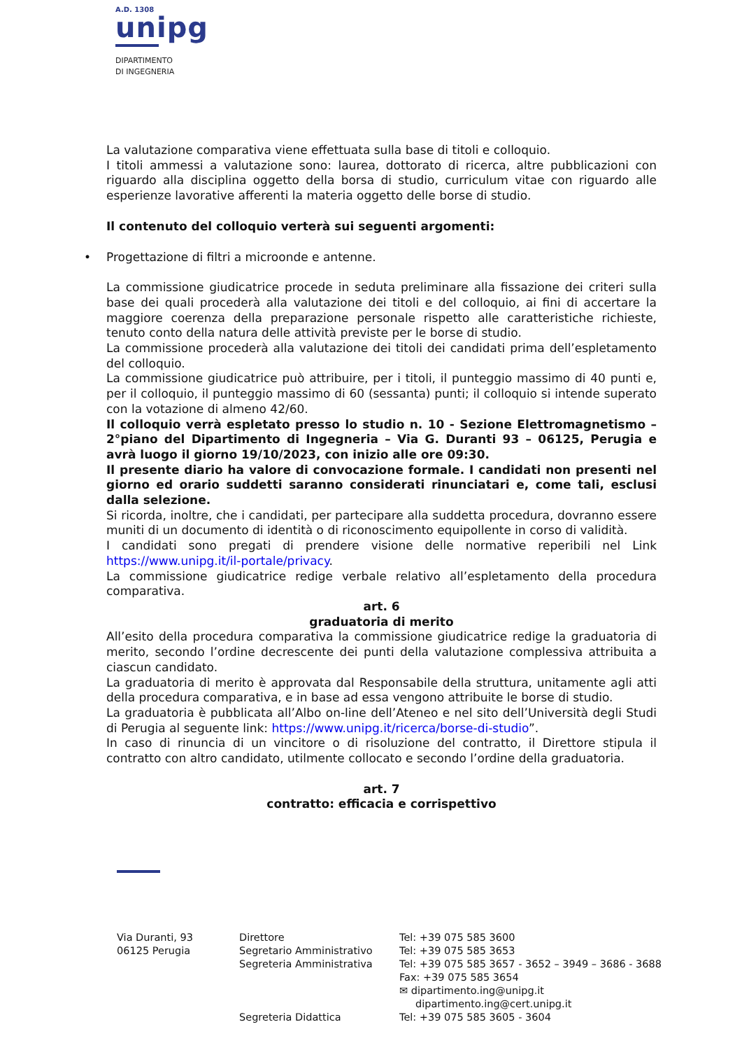A.D. 1308
unipg
DIPARTIMENTO
DI INGEGNERIA
La valutazione comparativa viene effettuata sulla base di titoli e colloquio.
I titoli ammessi a valutazione sono: laurea, dottorato di ricerca, altre pubblicazioni con riguardo alla disciplina oggetto della borsa di studio, curriculum vitae con riguardo alle esperienze lavorative afferenti la materia oggetto delle borse di studio.
Il contenuto del colloquio verterà sui seguenti argomenti:
• Progettazione di filtri a microonde e antenne.
La commissione giudicatrice procede in seduta preliminare alla fissazione dei criteri sulla base dei quali procederà alla valutazione dei titoli e del colloquio, ai fini di accertare la maggiore coerenza della preparazione personale rispetto alle caratteristiche richieste, tenuto conto della natura delle attività previste per le borse di studio.
La commissione procederà alla valutazione dei titoli dei candidati prima dell’espletamento del colloquio.
La commissione giudicatrice può attribuire, per i titoli, il punteggio massimo di 40 punti e, per il colloquio, il punteggio massimo di 60 (sessanta) punti; il colloquio si intende superato con la votazione di almeno 42/60.
Il colloquio verrà espletato presso lo studio n. 10 - Sezione Elettromagnetismo – 2°piano del Dipartimento di Ingegneria – Via G. Duranti 93 – 06125, Perugia e avrà luogo il giorno 19/10/2023, con inizio alle ore 09:30.
Il presente diario ha valore di convocazione formale. I candidati non presenti nel giorno ed orario suddetti saranno considerati rinunciatari e, come tali, esclusi dalla selezione.
Si ricorda, inoltre, che i candidati, per partecipare alla suddetta procedura, dovranno essere muniti di un documento di identità o di riconoscimento equipollente in corso di validità.
I candidati sono pregati di prendere visione delle normative reperibili nel Link https://www.unipg.it/il-portale/privacy.
La commissione giudicatrice redige verbale relativo all’espletamento della procedura comparativa.
art. 6
graduatoria di merito
All’esito della procedura comparativa la commissione giudicatrice redige la graduatoria di merito, secondo l’ordine decrescente dei punti della valutazione complessiva attribuita a ciascun candidato.
La graduatoria di merito è approvata dal Responsabile della struttura, unitamente agli atti della procedura comparativa, e in base ad essa vengono attribuite le borse di studio.
La graduatoria è pubblicata all’Albo on-line dell’Ateneo e nel sito dell’Università degli Studi di Perugia al seguente link: https://www.unipg.it/ricerca/borse-di-studio”.
In caso di rinuncia di un vincitore o di risoluzione del contratto, il Direttore stipula il contratto con altro candidato, utilmente collocato e secondo l’ordine della graduatoria.
art. 7
contratto: efficacia e corrispettivo
Via Duranti, 93
06125 Perugia
Direttore
Segretario Amministrativo
Segreteria Amministrativa
Segreteria Didattica
Tel: +39 075 585 3600
Tel: +39 075 585 3653
Tel: +39 075 585 3657 - 3652 – 3949 – 3686 - 3688
Fax: +39 075 585 3654
✉ dipartimento.ing@unipg.it
dipartimento.ing@cert.unipg.it
Tel: +39 075 585 3605 - 3604